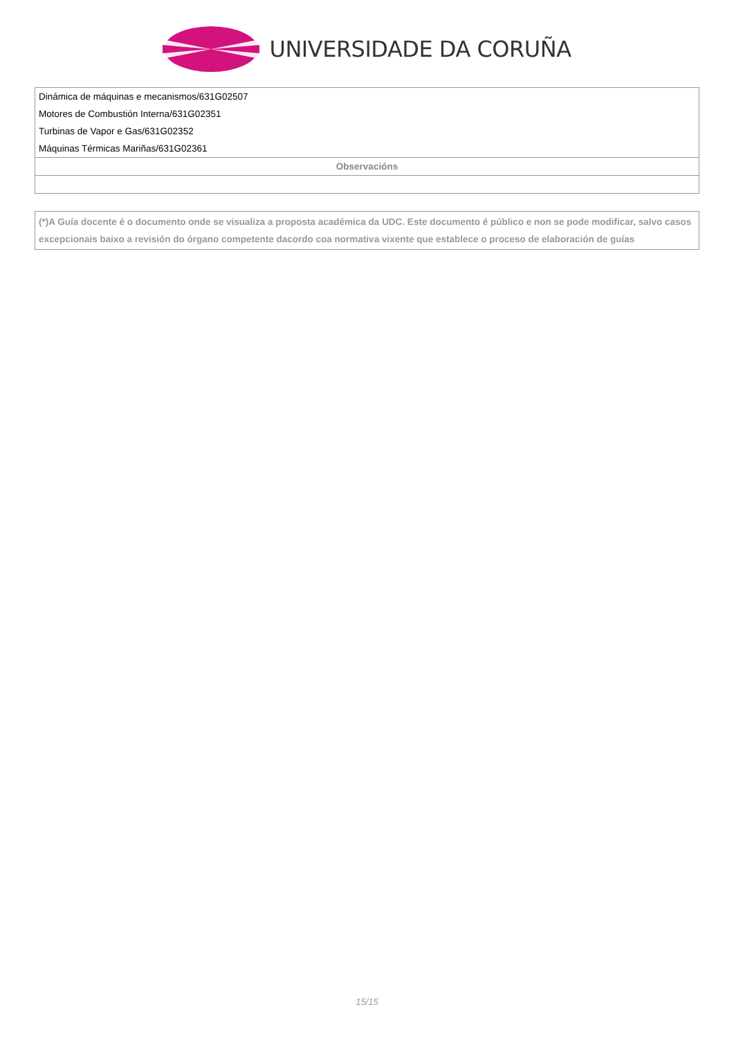UNIVERSIDADE DA CORUÑA
| Dinámica de máquinas e mecanismos/631G02507 |
| Motores de Combustión Interna/631G02351 |
| Turbinas de Vapor e Gas/631G02352 |
| Máquinas Térmicas Mariñas/631G02361 |
| Observacións |
(*)A Guía docente é o documento onde se visualiza a proposta académica da UDC. Este documento é público e non se pode modificar, salvo casos excepcionais baixo a revisión do órgano competente dacordo coa normativa vixente que establece o proceso de elaboración de guías
15/15